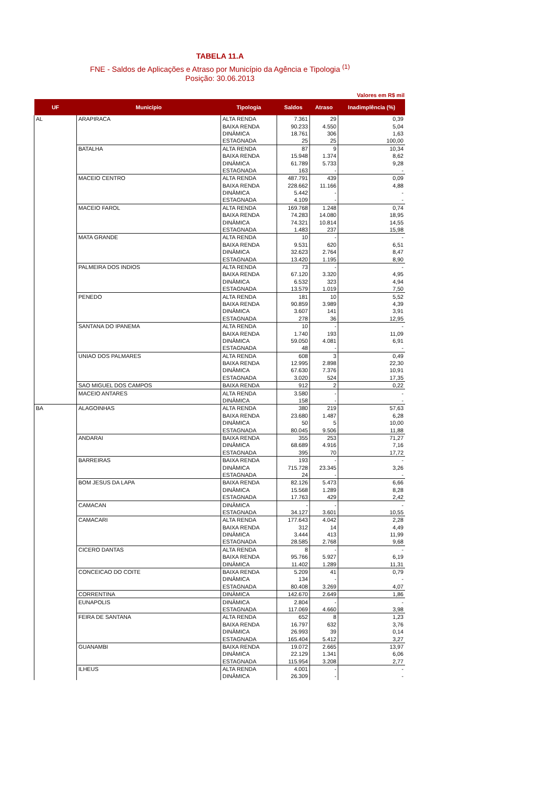TABELA 11.A
FNE - Saldos de Aplicações e Atraso por Município da Agência e Tipologia <sup>(1)</sup>
Posição: 30.06.2013
Valores em R$ mil
| UF | Município | Tipologia | Saldos | Atraso | Inadimplência (%) |
| --- | --- | --- | --- | --- | --- |
| AL | ARAPIRACA | ALTA RENDA | 7.361 | 29 | 0,39 |
| | | BAIXA RENDA | 90.233 | 4.550 | 5,04 |
| | | DINÂMICA | 18.761 | 306 | 1,63 |
| | | ESTAGNADA | 25 | 25 | 100,00 |
| | BATALHA | ALTA RENDA | 87 | 9 | 10,34 |
| | | BAIXA RENDA | 15.948 | 1.374 | 8,62 |
| | | DINÂMICA | 61.789 | 5.733 | 9,28 |
| | | ESTAGNADA | 163 | - | - |
| | MACEIO CENTRO | ALTA RENDA | 487.791 | 439 | 0,09 |
| | | BAIXA RENDA | 228.662 | 11.166 | 4,88 |
| | | DINÂMICA | 5.442 | - | - |
| | | ESTAGNADA | 4.109 | - | - |
| | MACEIO FAROL | ALTA RENDA | 169.768 | 1.248 | 0,74 |
| | | BAIXA RENDA | 74.283 | 14.080 | 18,95 |
| | | DINÂMICA | 74.321 | 10.814 | 14,55 |
| | | ESTAGNADA | 1.483 | 237 | 15,98 |
| | MATA GRANDE | ALTA RENDA | 10 | - | - |
| | | BAIXA RENDA | 9.531 | 620 | 6,51 |
| | | DINÂMICA | 32.623 | 2.764 | 8,47 |
| | | ESTAGNADA | 13.420 | 1.195 | 8,90 |
| | PALMEIRA DOS INDIOS | ALTA RENDA | 73 | - | - |
| | | BAIXA RENDA | 67.120 | 3.320 | 4,95 |
| | | DINÂMICA | 6.532 | 323 | 4,94 |
| | | ESTAGNADA | 13.579 | 1.019 | 7,50 |
| | PENEDO | ALTA RENDA | 181 | 10 | 5,52 |
| | | BAIXA RENDA | 90.859 | 3.989 | 4,39 |
| | | DINÂMICA | 3.607 | 141 | 3,91 |
| | | ESTAGNADA | 278 | 36 | 12,95 |
| | SANTANA DO IPANEMA | ALTA RENDA | 10 | - | - |
| | | BAIXA RENDA | 1.740 | 193 | 11,09 |
| | | DINÂMICA | 59.050 | 4.081 | 6,91 |
| | | ESTAGNADA | 48 | - | - |
| | UNIAO DOS PALMARES | ALTA RENDA | 608 | 3 | 0,49 |
| | | BAIXA RENDA | 12.995 | 2.898 | 22,30 |
| | | DINÂMICA | 67.630 | 7.376 | 10,91 |
| | | ESTAGNADA | 3.020 | 524 | 17,35 |
| | SAO MIGUEL DOS CAMPOS | BAIXA RENDA | 912 | 2 | 0,22 |
| | MACEIO ANTARES | ALTA RENDA | 3.580 | - | - |
| | | DINÂMICA | 158 | - | - |
| BA | ALAGOINHAS | ALTA RENDA | 380 | 219 | 57,63 |
| | | BAIXA RENDA | 23.680 | 1.487 | 6,28 |
| | | DINÂMICA | 50 | 5 | 10,00 |
| | | ESTAGNADA | 80.045 | 9.506 | 11,88 |
| | ANDARAI | BAIXA RENDA | 355 | 253 | 71,27 |
| | | DINÂMICA | 68.689 | 4.916 | 7,16 |
| | | ESTAGNADA | 395 | 70 | 17,72 |
| | BARREIRAS | BAIXA RENDA | 193 | - | - |
| | | DINÂMICA | 715.728 | 23.345 | 3,26 |
| | | ESTAGNADA | 24 | - | - |
| | BOM JESUS DA LAPA | BAIXA RENDA | 82.126 | 5.473 | 6,66 |
| | | DINÂMICA | 15.568 | 1.289 | 8,28 |
| | | ESTAGNADA | 17.763 | 429 | 2,42 |
| | CAMACAN | DINÂMICA | - | - | - |
| | | ESTAGNADA | 34.127 | 3.601 | 10,55 |
| | CAMACARI | ALTA RENDA | 177.643 | 4.042 | 2,28 |
| | | BAIXA RENDA | 312 | 14 | 4,49 |
| | | DINÂMICA | 3.444 | 413 | 11,99 |
| | | ESTAGNADA | 28.585 | 2.768 | 9,68 |
| | CICERO DANTAS | ALTA RENDA | 8 | - | - |
| | | BAIXA RENDA | 95.766 | 5.927 | 6,19 |
| | | DINÂMICA | 11.402 | 1.289 | 11,31 |
| | CONCEICAO DO COITE | BAIXA RENDA | 5.209 | 41 | 0,79 |
| | | DINÂMICA | 134 | - | - |
| | | ESTAGNADA | 80.408 | 3.269 | 4,07 |
| | CORRENTINA | DINÂMICA | 142.670 | 2.649 | 1,86 |
| | EUNAPOLIS | DINÂMICA | 2.804 | - | - |
| | | ESTAGNADA | 117.069 | 4.660 | 3,98 |
| | FEIRA DE SANTANA | ALTA RENDA | 652 | 8 | 1,23 |
| | | BAIXA RENDA | 16.797 | 632 | 3,76 |
| | | DINÂMICA | 26.993 | 39 | 0,14 |
| | | ESTAGNADA | 165.404 | 5.412 | 3,27 |
| | GUANAMBI | BAIXA RENDA | 19.072 | 2.665 | 13,97 |
| | | DINÂMICA | 22.129 | 1.341 | 6,06 |
| | | ESTAGNADA | 115.954 | 3.208 | 2,77 |
| | ILHEUS | ALTA RENDA | 4.001 | - | - |
| | | DINÂMICA | 26.309 | - | - |